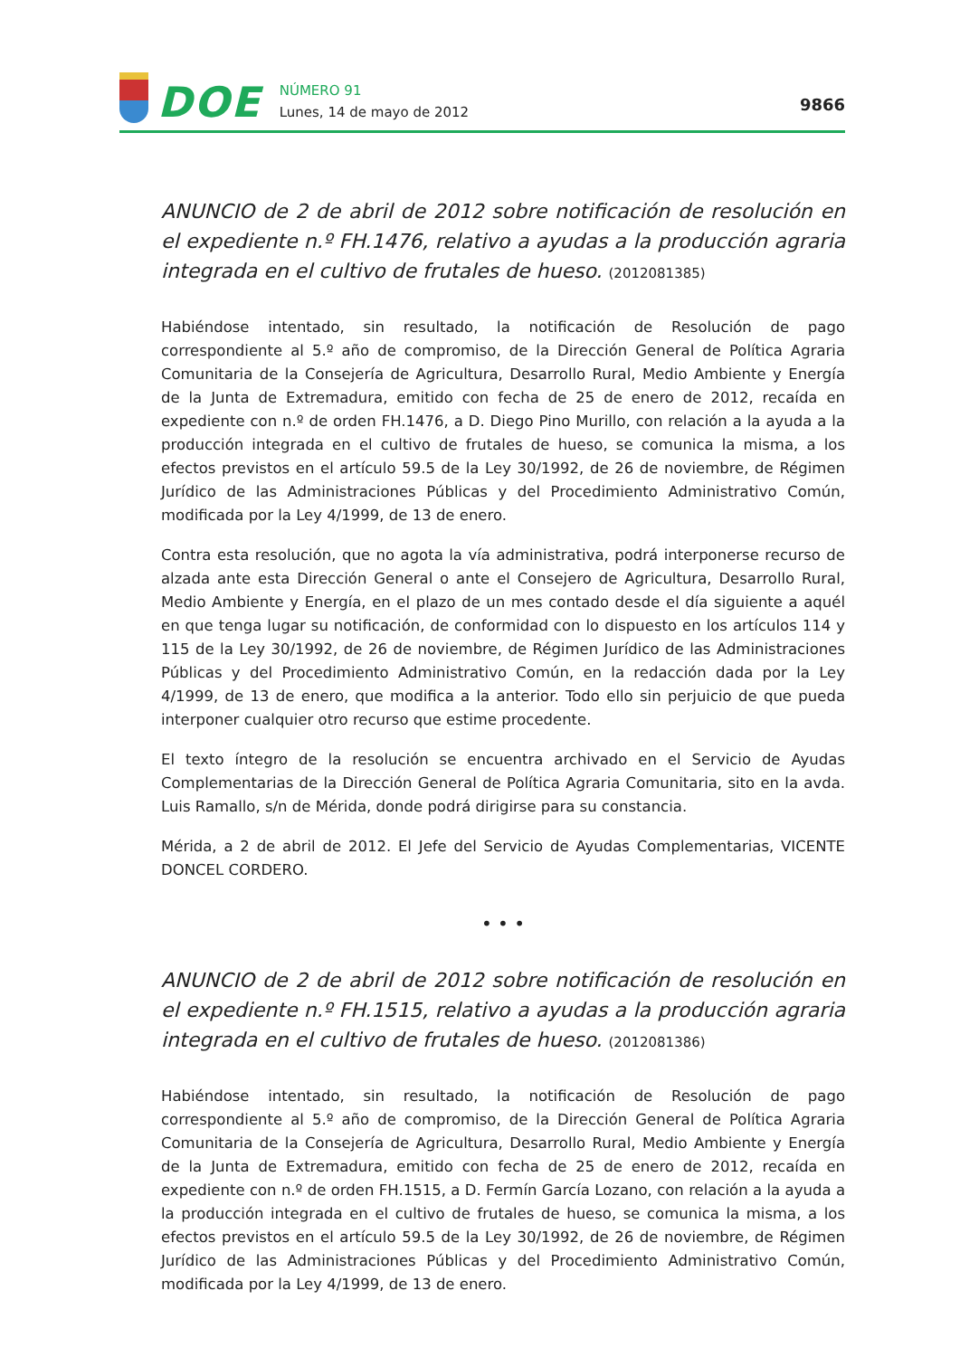DOE
NÚMERO 91
Lunes, 14 de mayo de 2012
9866
ANUNCIO de 2 de abril de 2012 sobre notificación de resolución en el expediente n.º FH.1476, relativo a ayudas a la producción agraria integrada en el cultivo de frutales de hueso. (2012081385)
Habiéndose intentado, sin resultado, la notificación de Resolución de pago correspondiente al 5.º año de compromiso, de la Dirección General de Política Agraria Comunitaria de la Consejería de Agricultura, Desarrollo Rural, Medio Ambiente y Energía de la Junta de Extremadura, emitido con fecha de 25 de enero de 2012, recaída en expediente con n.º de orden FH.1476, a D. Diego Pino Murillo, con relación a la ayuda a la producción integrada en el cultivo de frutales de hueso, se comunica la misma, a los efectos previstos en el artículo 59.5 de la Ley 30/1992, de 26 de noviembre, de Régimen Jurídico de las Administraciones Públicas y del Procedimiento Administrativo Común, modificada por la Ley 4/1999, de 13 de enero.
Contra esta resolución, que no agota la vía administrativa, podrá interponerse recurso de alzada ante esta Dirección General o ante el Consejero de Agricultura, Desarrollo Rural, Medio Ambiente y Energía, en el plazo de un mes contado desde el día siguiente a aquél en que tenga lugar su notificación, de conformidad con lo dispuesto en los artículos 114 y 115 de la Ley 30/1992, de 26 de noviembre, de Régimen Jurídico de las Administraciones Públicas y del Procedimiento Administrativo Común, en la redacción dada por la Ley 4/1999, de 13 de enero, que modifica a la anterior. Todo ello sin perjuicio de que pueda interponer cualquier otro recurso que estime procedente.
El texto íntegro de la resolución se encuentra archivado en el Servicio de Ayudas Complementarias de la Dirección General de Política Agraria Comunitaria, sito en la avda. Luis Ramallo, s/n de Mérida, donde podrá dirigirse para su constancia.
Mérida, a 2 de abril de 2012. El Jefe del Servicio de Ayudas Complementarias, VICENTE DONCEL CORDERO.
• • •
ANUNCIO de 2 de abril de 2012 sobre notificación de resolución en el expediente n.º FH.1515, relativo a ayudas a la producción agraria integrada en el cultivo de frutales de hueso. (2012081386)
Habiéndose intentado, sin resultado, la notificación de Resolución de pago correspondiente al 5.º año de compromiso, de la Dirección General de Política Agraria Comunitaria de la Consejería de Agricultura, Desarrollo Rural, Medio Ambiente y Energía de la Junta de Extremadura, emitido con fecha de 25 de enero de 2012, recaída en expediente con n.º de orden FH.1515, a D. Fermín García Lozano, con relación a la ayuda a la producción integrada en el cultivo de frutales de hueso, se comunica la misma, a los efectos previstos en el artículo 59.5 de la Ley 30/1992, de 26 de noviembre, de Régimen Jurídico de las Administraciones Públicas y del Procedimiento Administrativo Común, modificada por la Ley 4/1999, de 13 de enero.